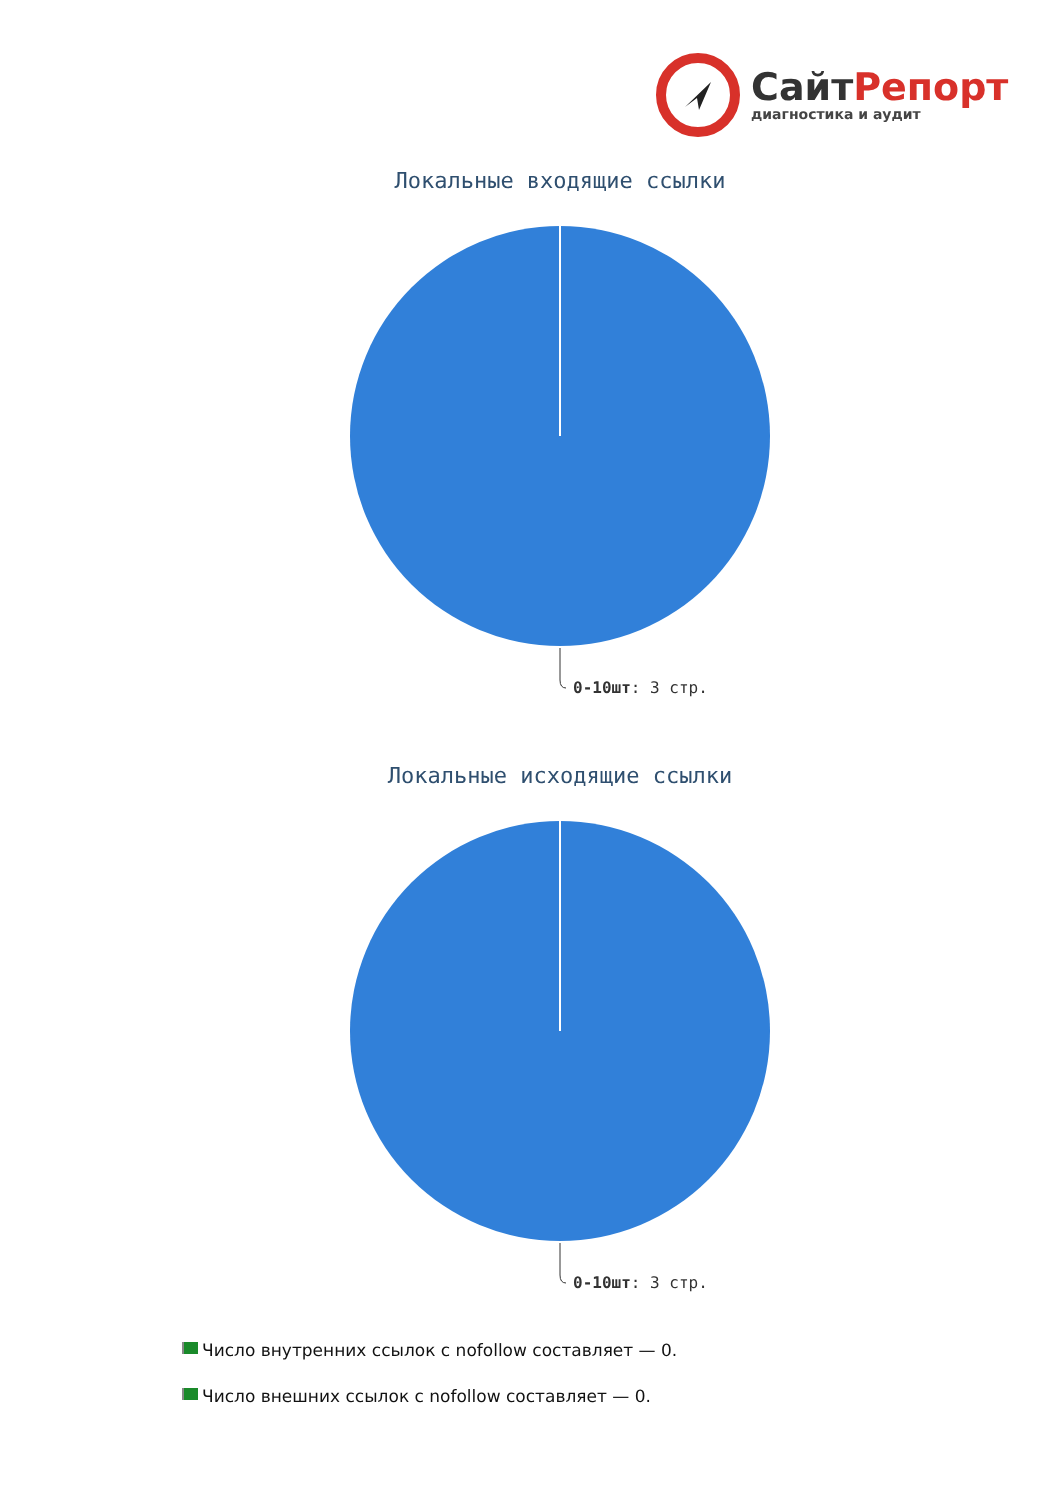СайтРепорт
диагностика и аудит
Локальные входящие ссылки
0-10шт: 3 стр.
Локальные исходящие ссылки
0-10шт: 3 стр.
Число внутренних ссылок с nofollow составляет — 0.
Число внешних ссылок с nofollow составляет — 0.